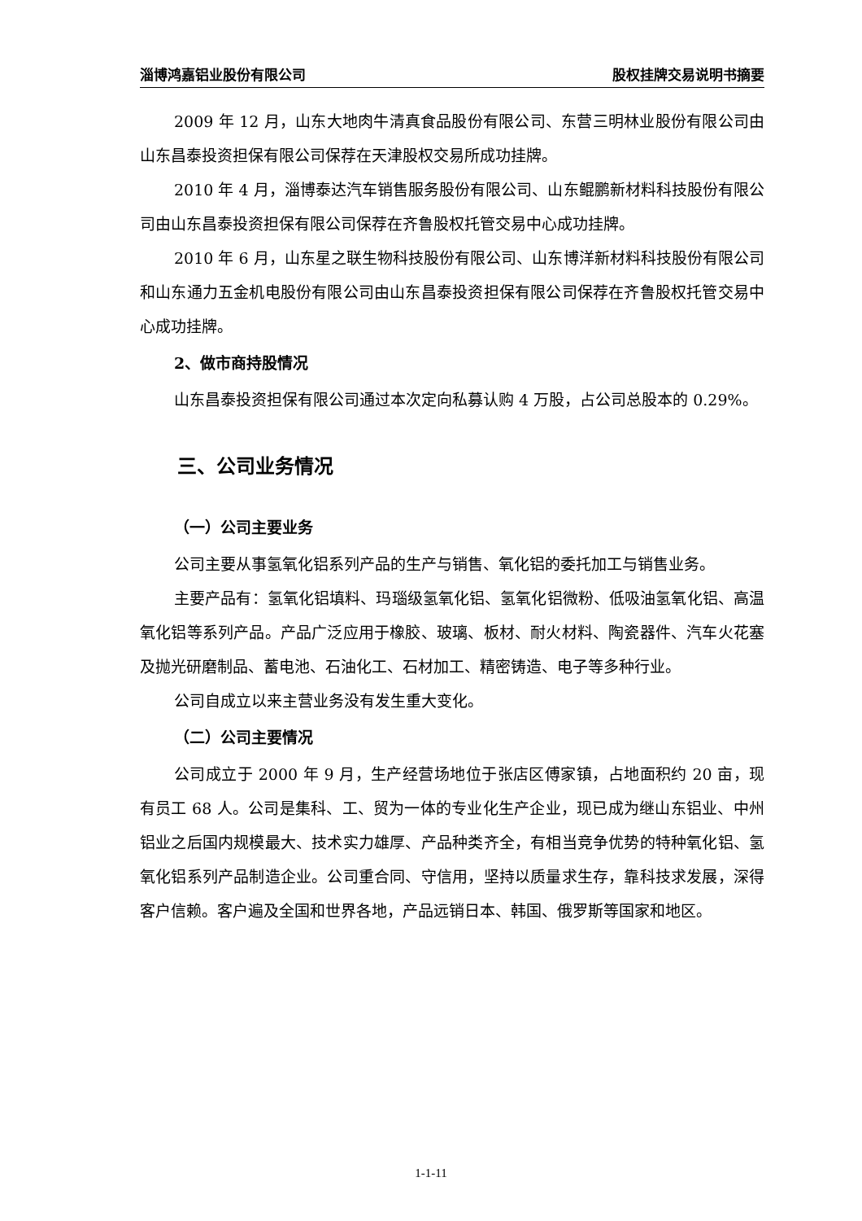淄博鸿嘉铝业股份有限公司 股权挂牌交易说明书摘要
2009 年 12 月，山东大地肉牛清真食品股份有限公司、东营三明林业股份有限公司由山东昌泰投资担保有限公司保荐在天津股权交易所成功挂牌。
2010 年 4 月，淄博泰达汽车销售服务股份有限公司、山东鲲鹏新材料科技股份有限公司由山东昌泰投资担保有限公司保荐在齐鲁股权托管交易中心成功挂牌。
2010 年 6 月，山东星之联生物科技股份有限公司、山东博洋新材料科技股份有限公司和山东通力五金机电股份有限公司由山东昌泰投资担保有限公司保荐在齐鲁股权托管交易中心成功挂牌。
2、做市商持股情况
山东昌泰投资担保有限公司通过本次定向私募认购 4 万股，占公司总股本的 0.29%。
三、公司业务情况
（一）公司主要业务
公司主要从事氢氧化铝系列产品的生产与销售、氧化铝的委托加工与销售业务。
主要产品有：氢氧化铝填料、玛瑙级氢氧化铝、氢氧化铝微粉、低吸油氢氧化铝、高温氧化铝等系列产品。产品广泛应用于橡胶、玻璃、板材、耐火材料、陶瓷器件、汽车火花塞及抛光研磨制品、蓄电池、石油化工、石材加工、精密铸造、电子等多种行业。
公司自成立以来主营业务没有发生重大变化。
（二）公司主要情况
公司成立于 2000 年 9 月，生产经营场地位于张店区傅家镇，占地面积约 20 亩，现有员工 68 人。公司是集科、工、贸为一体的专业化生产企业，现已成为继山东铝业、中州铝业之后国内规模最大、技术实力雄厚、产品种类齐全，有相当竞争优势的特种氧化铝、氢氧化铝系列产品制造企业。公司重合同、守信用，坚持以质量求生存，靠科技求发展，深得客户信赖。客户遍及全国和世界各地，产品远销日本、韩国、俄罗斯等国家和地区。
1-1-11